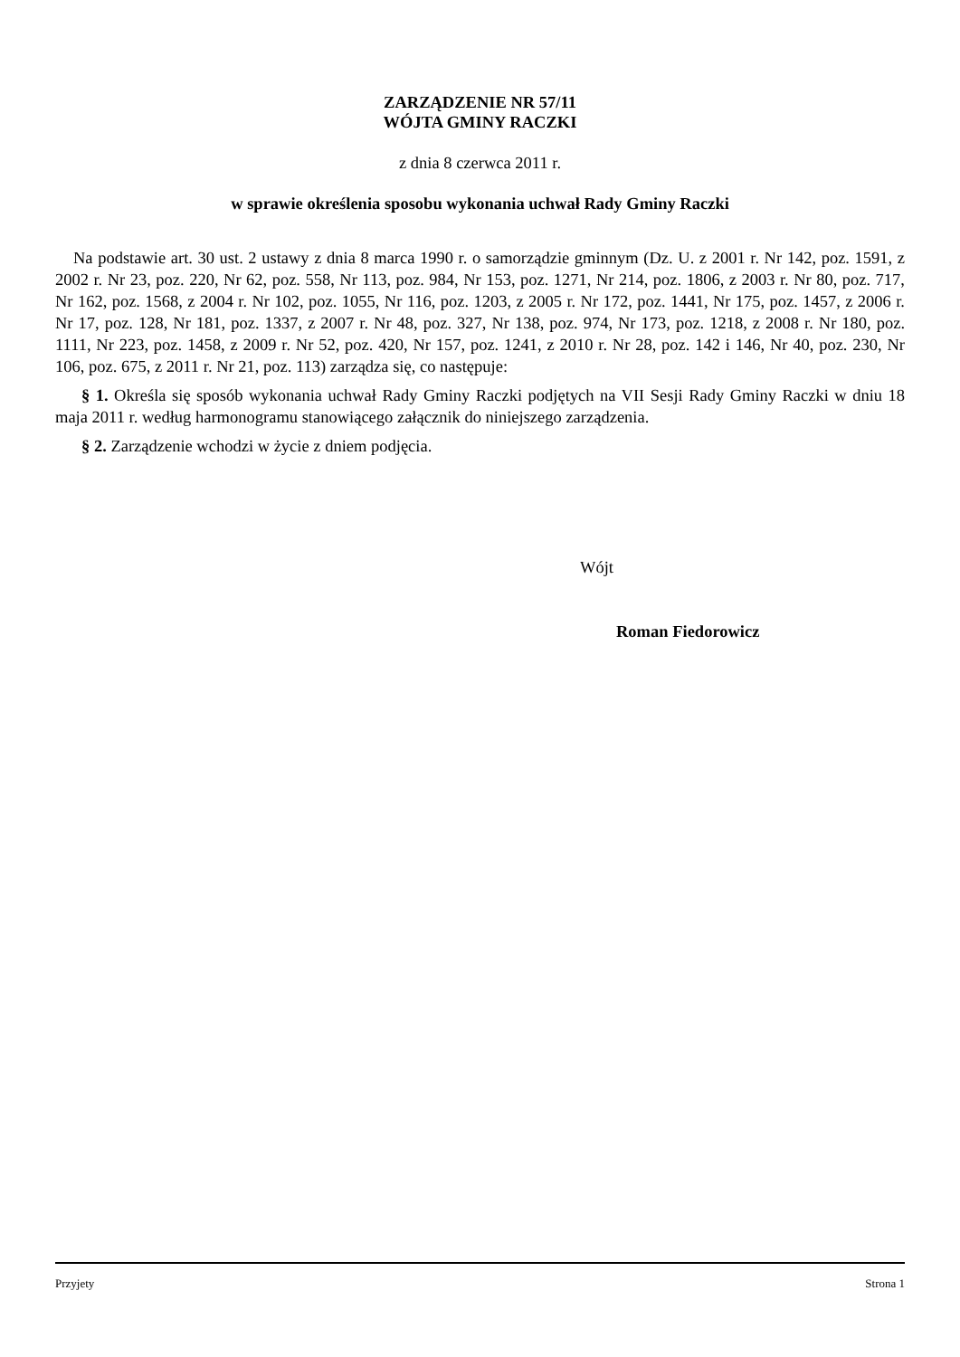ZARZĄDZENIE NR 57/11
WÓJTA GMINY RACZKI
z dnia 8 czerwca 2011 r.
w sprawie określenia sposobu wykonania uchwał Rady Gminy Raczki
Na podstawie art. 30 ust. 2 ustawy z dnia 8 marca 1990 r. o samorządzie gminnym (Dz. U. z 2001 r. Nr 142, poz. 1591, z 2002 r. Nr 23, poz. 220, Nr 62, poz. 558, Nr 113, poz. 984, Nr 153, poz. 1271, Nr 214, poz. 1806, z 2003 r. Nr 80, poz. 717, Nr 162, poz. 1568, z 2004 r. Nr 102, poz. 1055, Nr 116, poz. 1203, z 2005 r. Nr 172, poz. 1441, Nr 175, poz. 1457, z 2006 r. Nr 17, poz. 128, Nr 181, poz. 1337, z 2007 r. Nr 48, poz. 327, Nr 138, poz. 974, Nr 173, poz. 1218, z 2008 r. Nr 180, poz. 1111, Nr 223, poz. 1458, z 2009 r. Nr 52, poz. 420, Nr 157, poz. 1241, z 2010 r. Nr 28, poz. 142 i 146, Nr 40, poz. 230, Nr 106, poz. 675, z 2011 r. Nr 21, poz. 113) zarządza się, co następuje:
§ 1. Określa się sposób wykonania uchwał Rady Gminy Raczki podjętych na VII Sesji Rady Gminy Raczki w dniu 18 maja 2011 r. według harmonogramu stanowiącego załącznik do niniejszego zarządzenia.
§ 2. Zarządzenie wchodzi w życie z dniem podjęcia.
Wójt
Roman Fiedorowicz
Przyjety Strona 1